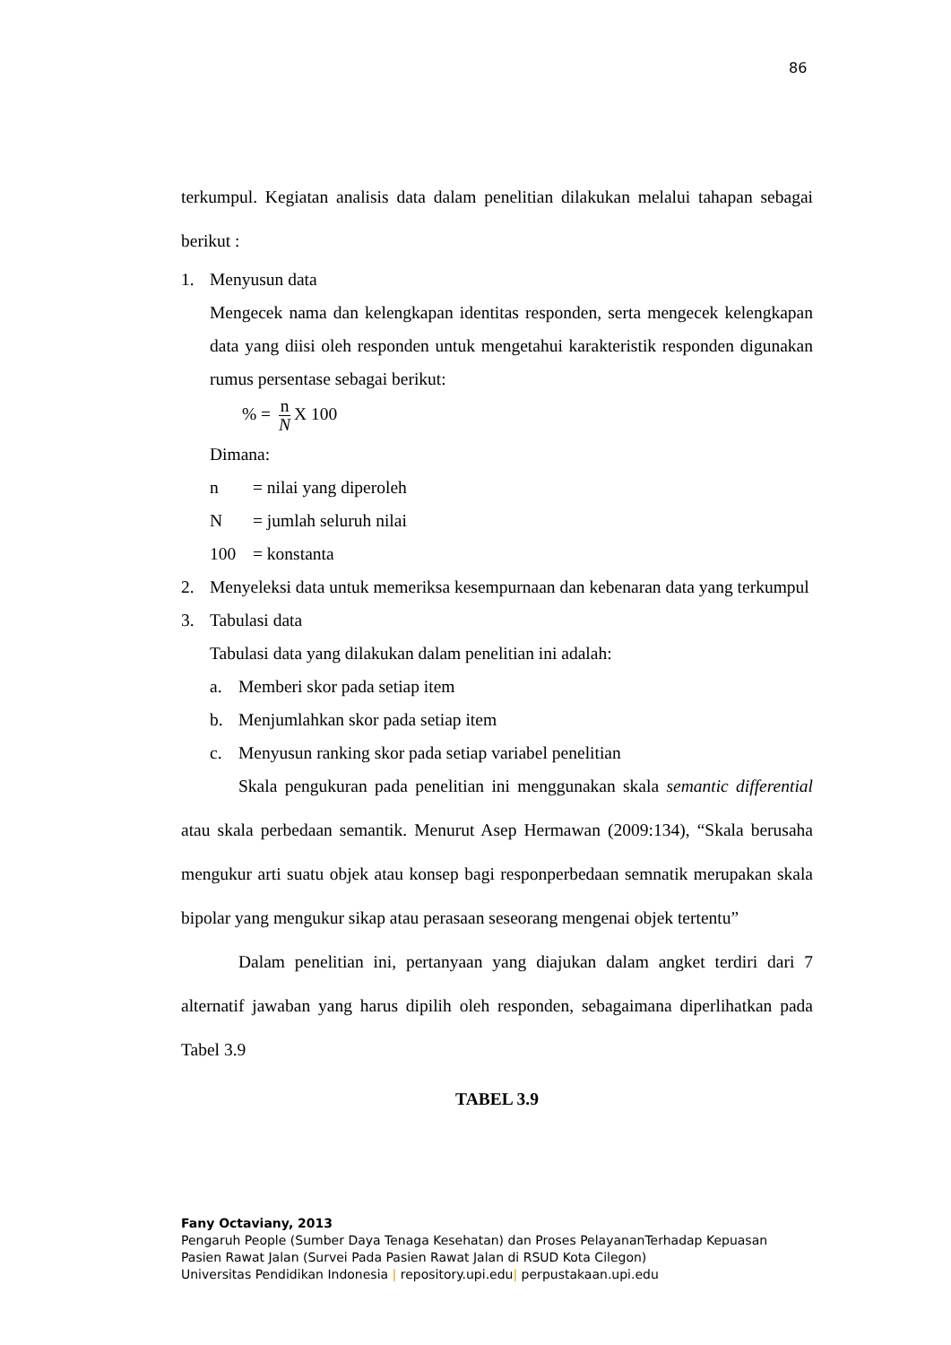86
terkumpul. Kegiatan analisis data dalam penelitian dilakukan melalui tahapan sebagai berikut :
1. Menyusun data
Mengecek nama dan kelengkapan identitas responden, serta mengecek kelengkapan data yang diisi oleh responden untuk mengetahui karakteristik responden digunakan rumus persentase sebagai berikut:
% = n N X 100
Dimana:
n = nilai yang diperoleh
N = jumlah seluruh nilai
100 = konstanta
2. Menyeleksi data untuk memeriksa kesempurnaan dan kebenaran data yang terkumpul
3. Tabulasi data
Tabulasi data yang dilakukan dalam penelitian ini adalah:
a. Memberi skor pada setiap item
b. Menjumlahkan skor pada setiap item
c. Menyusun ranking skor pada setiap variabel penelitian
Skala pengukuran pada penelitian ini menggunakan skala semantic differential atau skala perbedaan semantik. Menurut Asep Hermawan (2009:134), “Skala berusaha mengukur arti suatu objek atau konsep bagi responperbedaan semnatik merupakan skala bipolar yang mengukur sikap atau perasaan seseorang mengenai objek tertentu”
Dalam penelitian ini, pertanyaan yang diajukan dalam angket terdiri dari 7 alternatif jawaban yang harus dipilih oleh responden, sebagaimana diperlihatkan pada Tabel 3.9
TABEL 3.9
Fany Octaviany, 2013
Pengaruh People (Sumber Daya Tenaga Kesehatan) dan Proses PelayananTerhadap Kepuasan
Pasien Rawat Jalan (Survei Pada Pasien Rawat Jalan di RSUD Kota Cilegon)
Universitas Pendidikan Indonesia | repository.upi.edu| perpustakaan.upi.edu